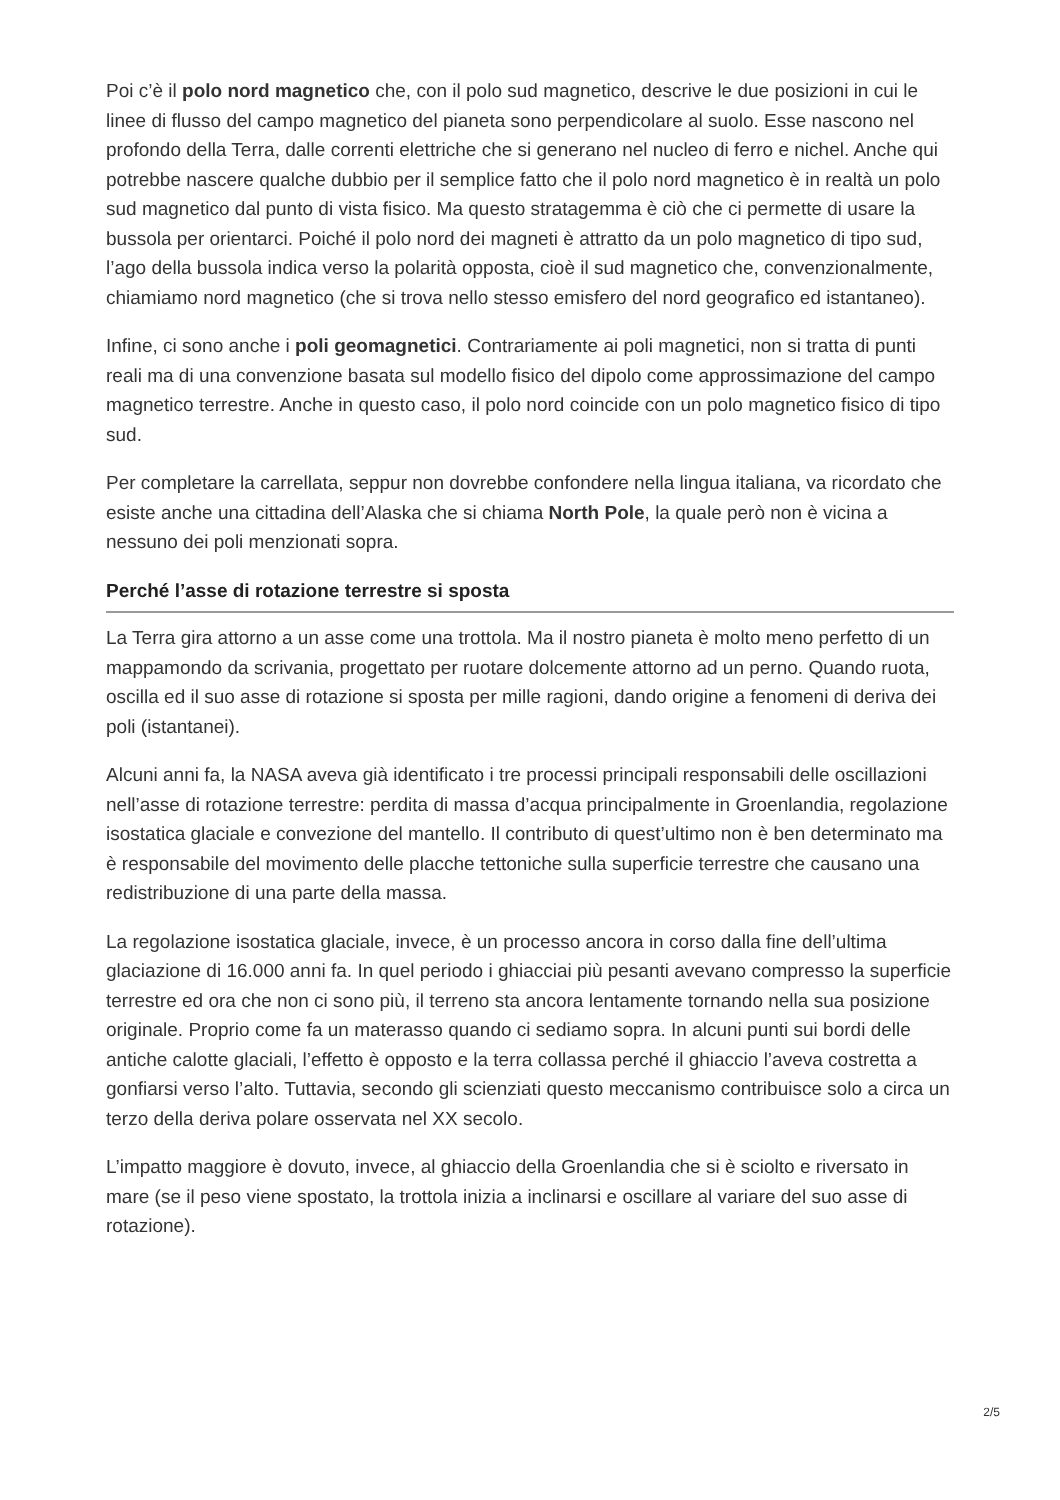Poi c’è il polo nord magnetico che, con il polo sud magnetico, descrive le due posizioni in cui le linee di flusso del campo magnetico del pianeta sono perpendicolare al suolo. Esse nascono nel profondo della Terra, dalle correnti elettriche che si generano nel nucleo di ferro e nichel. Anche qui potrebbe nascere qualche dubbio per il semplice fatto che il polo nord magnetico è in realtà un polo sud magnetico dal punto di vista fisico. Ma questo stratagemma è ciò che ci permette di usare la bussola per orientarci. Poiché il polo nord dei magneti è attratto da un polo magnetico di tipo sud, l’ago della bussola indica verso la polarità opposta, cioè il sud magnetico che, convenzionalmente, chiamiamo nord magnetico (che si trova nello stesso emisfero del nord geografico ed istantaneo).
Infine, ci sono anche i poli geomagnetici. Contrariamente ai poli magnetici, non si tratta di punti reali ma di una convenzione basata sul modello fisico del dipolo come approssimazione del campo magnetico terrestre. Anche in questo caso, il polo nord coincide con un polo magnetico fisico di tipo sud.
Per completare la carrellata, seppur non dovrebbe confondere nella lingua italiana, va ricordato che esiste anche una cittadina dell’Alaska che si chiama North Pole, la quale però non è vicina a nessuno dei poli menzionati sopra.
Perché l’asse di rotazione terrestre si sposta
La Terra gira attorno a un asse come una trottola. Ma il nostro pianeta è molto meno perfetto di un mappamondo da scrivania, progettato per ruotare dolcemente attorno ad un perno. Quando ruota, oscilla ed il suo asse di rotazione si sposta per mille ragioni, dando origine a fenomeni di deriva dei poli (istantanei).
Alcuni anni fa, la NASA aveva già identificato i tre processi principali responsabili delle oscillazioni nell’asse di rotazione terrestre: perdita di massa d’acqua principalmente in Groenlandia, regolazione isostatica glaciale e convezione del mantello. Il contributo di quest’ultimo non è ben determinato ma è responsabile del movimento delle placche tettoniche sulla superficie terrestre che causano una redistribuzione di una parte della massa.
La regolazione isostatica glaciale, invece, è un processo ancora in corso dalla fine dell’ultima glaciazione di 16.000 anni fa. In quel periodo i ghiacciai più pesanti avevano compresso la superficie terrestre ed ora che non ci sono più, il terreno sta ancora lentamente tornando nella sua posizione originale. Proprio come fa un materasso quando ci sediamo sopra. In alcuni punti sui bordi delle antiche calotte glaciali, l’effetto è opposto e la terra collassa perché il ghiaccio l’aveva costretta a gonfiarsi verso l’alto. Tuttavia, secondo gli scienziati questo meccanismo contribuisce solo a circa un terzo della deriva polare osservata nel XX secolo.
L’impatto maggiore è dovuto, invece, al ghiaccio della Groenlandia che si è sciolto e riversato in mare (se il peso viene spostato, la trottola inizia a inclinarsi e oscillare al variare del suo asse di rotazione).
2/5